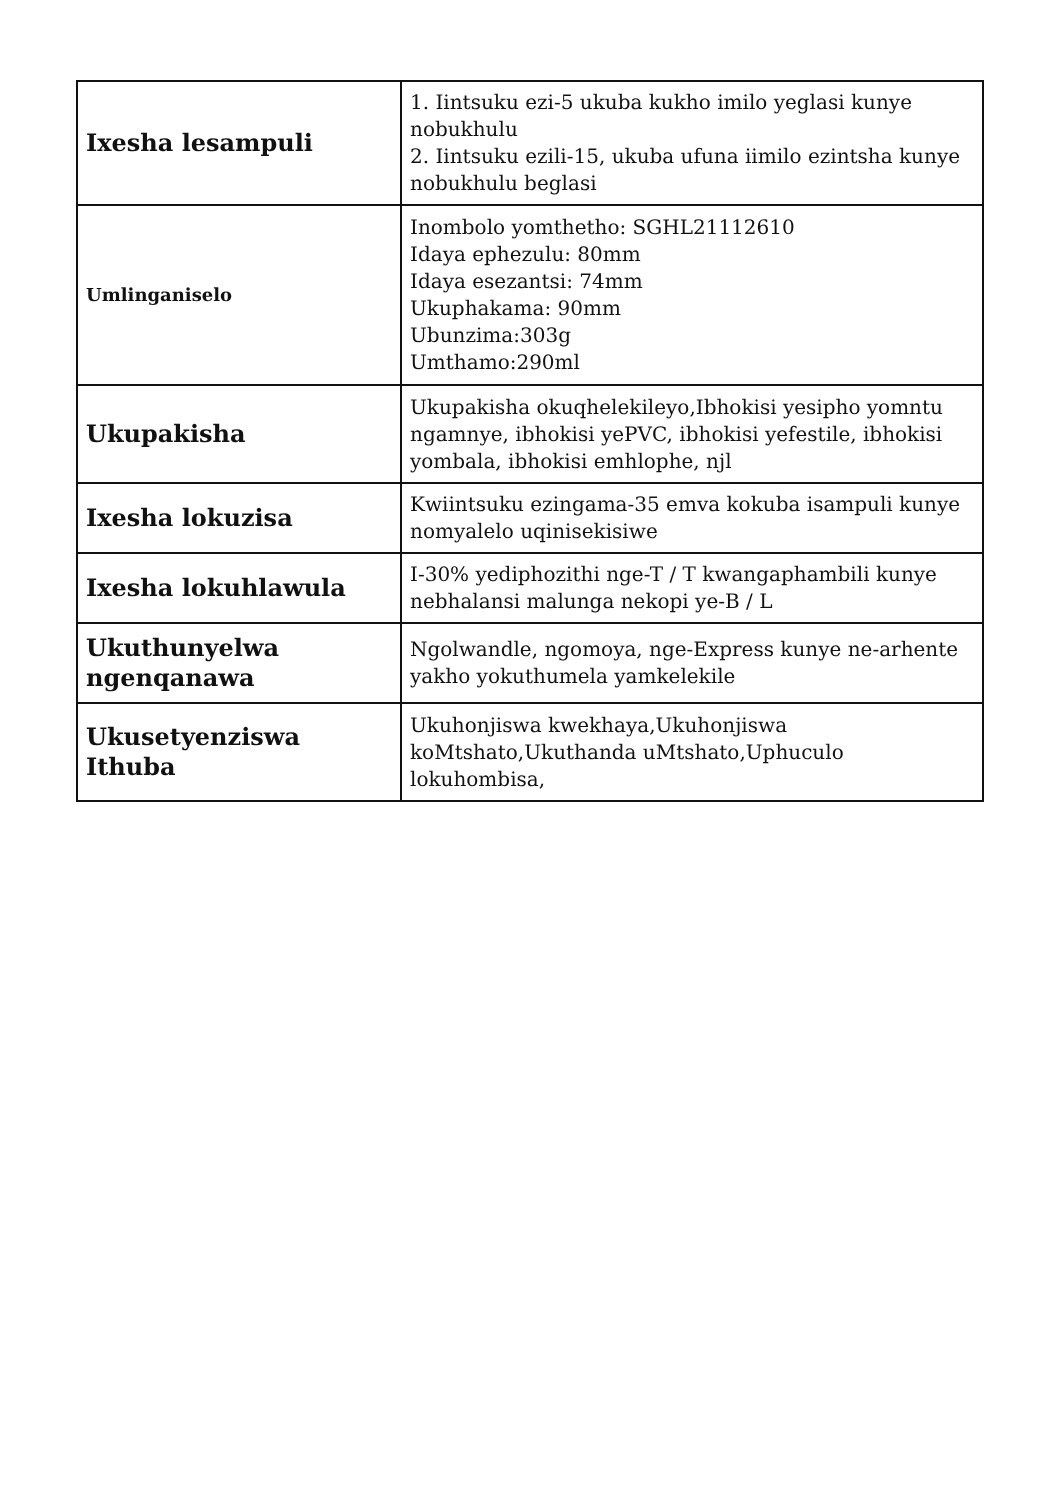| Ixesha lesampuli | 1. Iintsuku ezi-5 ukuba kukho imilo yeglasi kunye nobukhulu 2. Iintsuku ezili-15, ukuba ufuna iimilo ezintsha kunye nobukhulu beglasi |
| Umlinganiselo | Inombolo yomthetho: SGHL21112610 Idaya ephezulu: 80mm Idaya esezantsi: 74mm Ukuphakama: 90mm Ubunzima:303g Umthamo:290ml |
| Ukupakisha | Ukupakisha okuqhelekileyo,Ibhokisi yesipho yomntu ngamnye, ibhokisi yePVC, ibhokisi yefestile, ibhokisi yombala, ibhokisi emhlophe, njl |
| Ixesha lokuzisa | Kwiintsuku ezingama-35 emva kokuba isampuli kunye nomyalelo uqinisekisiwe |
| Ixesha lokuhlawula | I-30% yediphozithi nge-T / T kwangaphambili kunye nebhalansi malunga nekopi ye-B / L |
| Ukuthunyelwa ngenqanawa | Ngolwandle, ngomoya, nge-Express kunye ne-arhente yakho yokuthumela yamkelekile |
| Ukusetyenziswa Ithuba | Ukuhonjiswa kwekhaya,Ukuhonjiswa koMtshato,Ukuthanda uMtshato,Uphuculo lokuhombisa, |